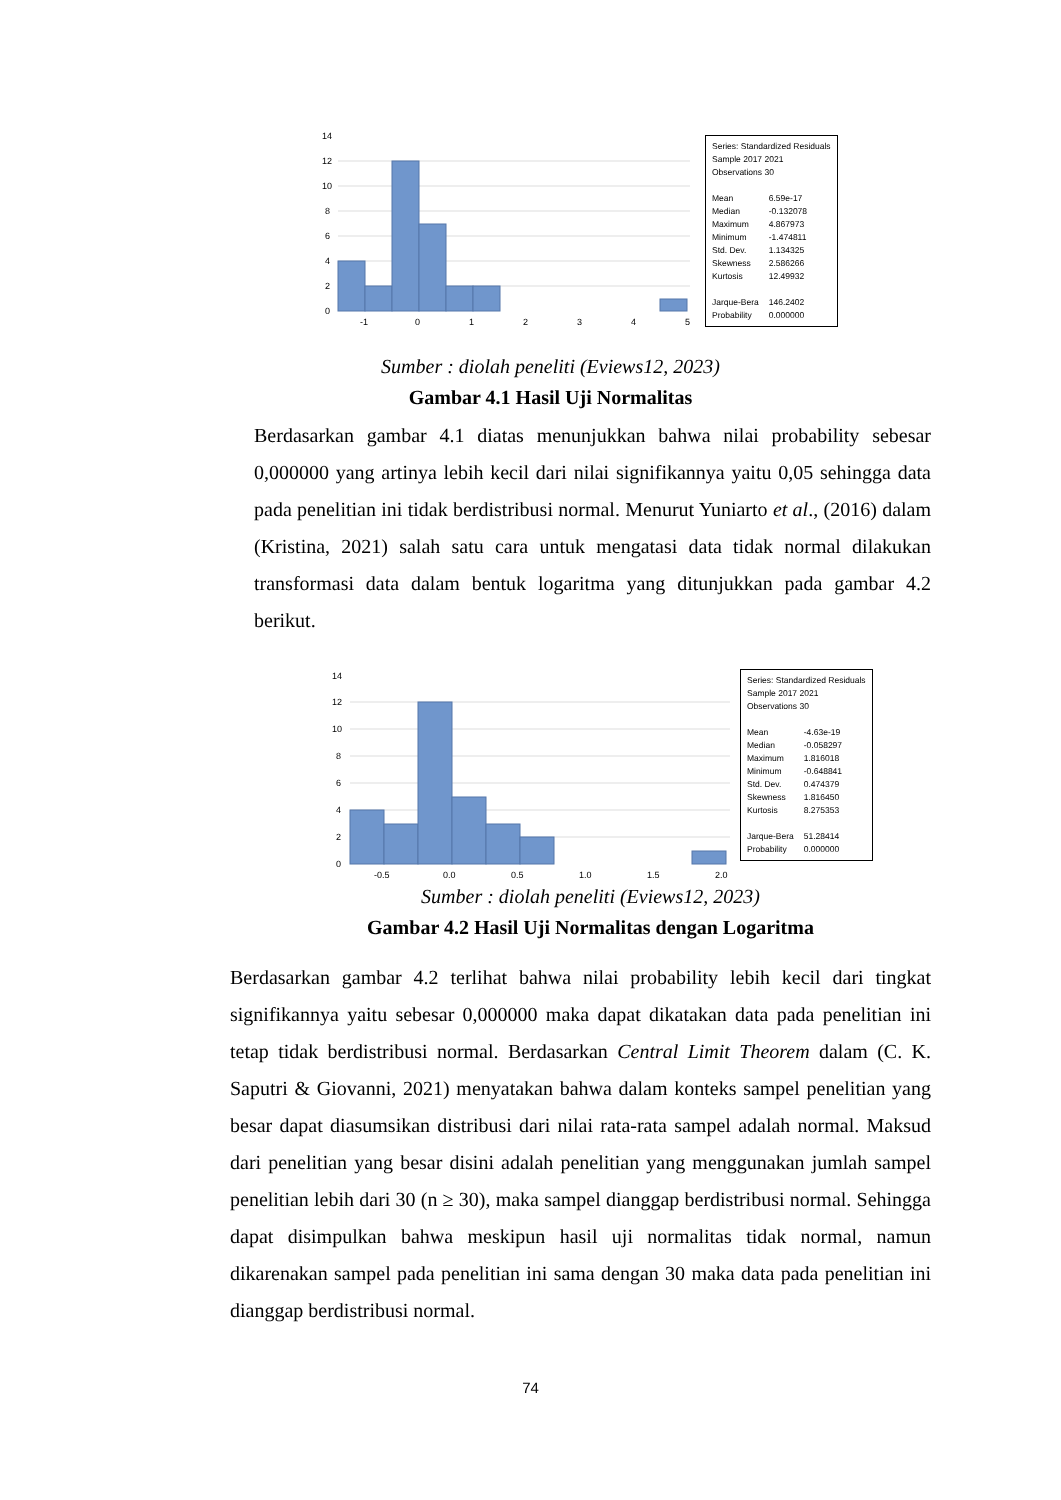14
12
10
8
6
4
2
0
-1
0
1
2
3
4
5
Series: Standardized Residuals
Sample 2017 2021
Observations 30
| Mean | 6.59e-17 |
| Median | -0.132078 |
| Maximum | 4.867973 |
| Minimum | -1.474811 |
| Std. Dev. | 1.134325 |
| Skewness | 2.586266 |
| Kurtosis | 12.49932 |
| Jarque-Bera | 146.2402 |
| Probability | 0.000000 |
Sumber : diolah peneliti (Eviews12, 2023)
Gambar 4.1 Hasil Uji Normalitas
Berdasarkan gambar 4.1 diatas menunjukkan bahwa nilai probability sebesar 0,000000 yang artinya lebih kecil dari nilai signifikannya yaitu 0,05 sehingga data pada penelitian ini tidak berdistribusi normal. Menurut Yuniarto et al., (2016) dalam (Kristina, 2021) salah satu cara untuk mengatasi data tidak normal dilakukan transformasi data dalam bentuk logaritma yang ditunjukkan pada gambar 4.2 berikut.
14
12
10
8
6
4
2
0
-0.5
0.0
0.5
1.0
1.5
2.0
Series: Standardized Residuals
Sample 2017 2021
Observations 30
| Mean | -4.63e-19 |
| Median | -0.058297 |
| Maximum | 1.816018 |
| Minimum | -0.648841 |
| Std. Dev. | 0.474379 |
| Skewness | 1.816450 |
| Kurtosis | 8.275353 |
| Jarque-Bera | 51.28414 |
| Probability | 0.000000 |
Sumber : diolah peneliti (Eviews12, 2023)
Gambar 4.2 Hasil Uji Normalitas dengan Logaritma
Berdasarkan gambar 4.2 terlihat bahwa nilai probability lebih kecil dari tingkat signifikannya yaitu sebesar 0,000000 maka dapat dikatakan data pada penelitian ini tetap tidak berdistribusi normal. Berdasarkan Central Limit Theorem dalam (C. K. Saputri & Giovanni, 2021) menyatakan bahwa dalam konteks sampel penelitian yang besar dapat diasumsikan distribusi dari nilai rata-rata sampel adalah normal. Maksud dari penelitian yang besar disini adalah penelitian yang menggunakan jumlah sampel penelitian lebih dari 30 (n ≥ 30), maka sampel dianggap berdistribusi normal. Sehingga dapat disimpulkan bahwa meskipun hasil uji normalitas tidak normal, namun dikarenakan sampel pada penelitian ini sama dengan 30 maka data pada penelitian ini dianggap berdistribusi normal.
74